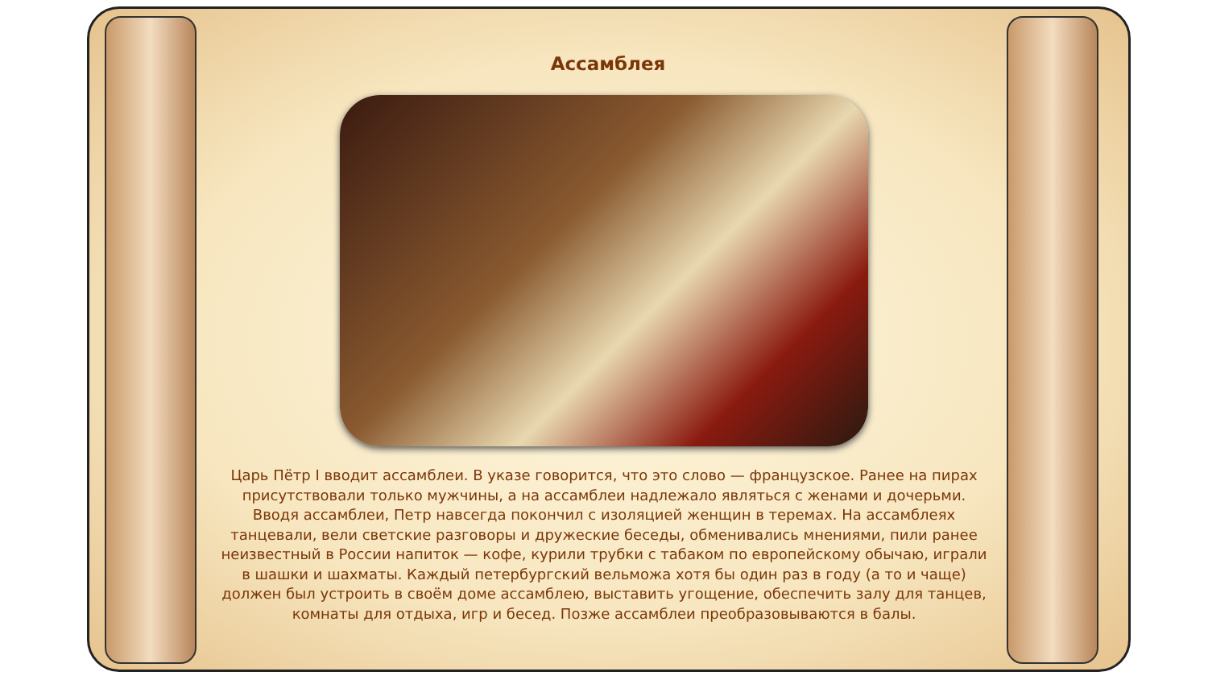Ассамблея
Царь Пётр I вводит ассамблеи. В указе говорится, что это слово — французское. Ранее на пирах присутствовали только мужчины, а на ассамблеи надлежало являться с женами и дочерьми. Вводя ассамблеи, Петр навсегда покончил с изоляцией женщин в теремах. На ассамблеях танцевали, вели светские разговоры и дружеские беседы, обменивались мнениями, пили ранее неизвестный в России напиток — кофе, курили трубки с табаком по европейскому обычаю, играли в шашки и шахматы. Каждый петербургский вельможа хотя бы один раз в году (а то и чаще) должен был устроить в своём доме ассамблею, выставить угощение, обеспечить залу для танцев, комнаты для отдыха, игр и бесед. Позже ассамблеи преобразовываются в балы.